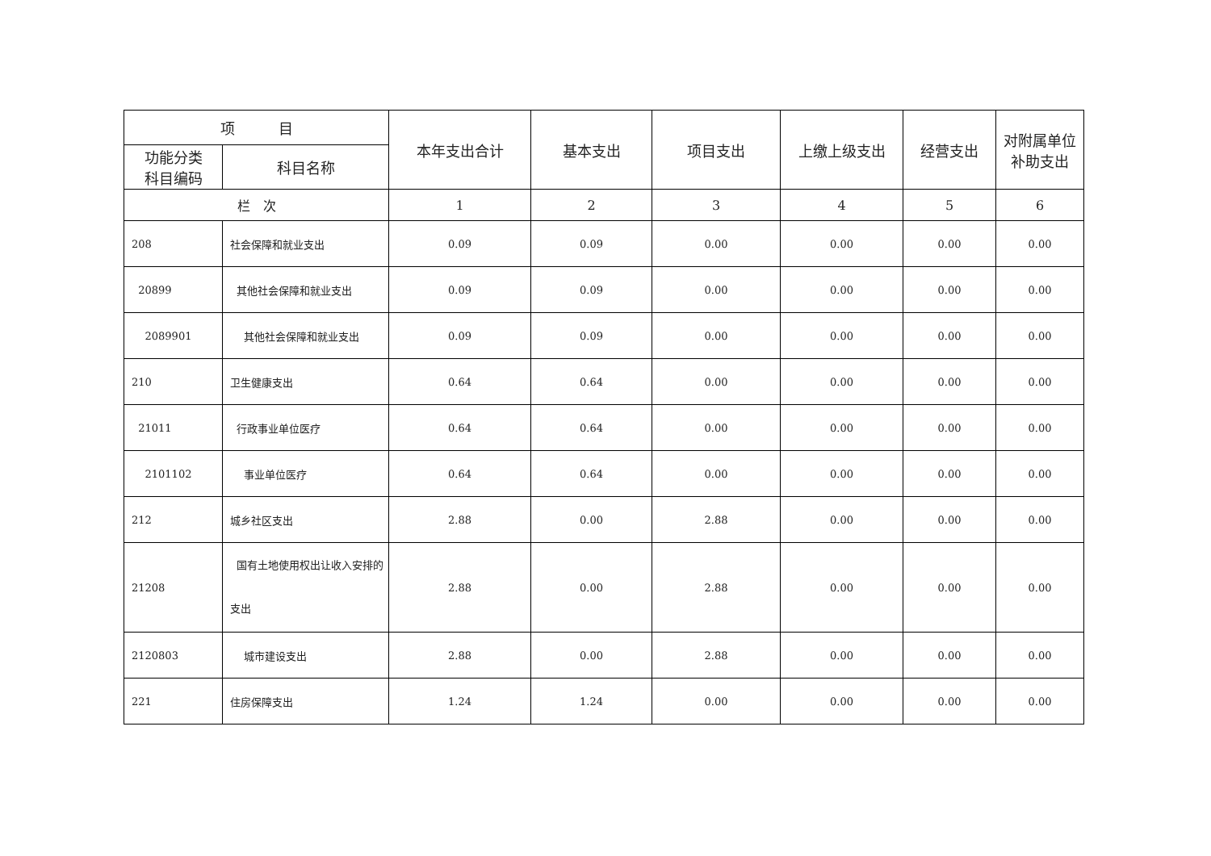| 项 目 | | 本年支出合计 | 基本支出 | 项目支出 | 上缴上级支出 | 经营支出 | 对附属单位 补助支出 |
| --- | --- | --- | --- | --- | --- | --- | --- |
| 功能分类 科目编码 | 科目名称 | | | | | | |
| 栏 次 | | 1 | 2 | 3 | 4 | 5 | 6 |
| 208 | 社会保障和就业支出 | 0.09 | 0.09 | 0.00 | 0.00 | 0.00 | 0.00 |
| 20899 | 其他社会保障和就业支出 | 0.09 | 0.09 | 0.00 | 0.00 | 0.00 | 0.00 |
| 2089901 | 其他社会保障和就业支出 | 0.09 | 0.09 | 0.00 | 0.00 | 0.00 | 0.00 |
| 210 | 卫生健康支出 | 0.64 | 0.64 | 0.00 | 0.00 | 0.00 | 0.00 |
| 21011 | 行政事业单位医疗 | 0.64 | 0.64 | 0.00 | 0.00 | 0.00 | 0.00 |
| 2101102 | 事业单位医疗 | 0.64 | 0.64 | 0.00 | 0.00 | 0.00 | 0.00 |
| 212 | 城乡社区支出 | 2.88 | 0.00 | 2.88 | 0.00 | 0.00 | 0.00 |
| 21208 | 国有土地使用权出让收入安排的支出 | 2.88 | 0.00 | 2.88 | 0.00 | 0.00 | 0.00 |
| 2120803 | 城市建设支出 | 2.88 | 0.00 | 2.88 | 0.00 | 0.00 | 0.00 |
| 221 | 住房保障支出 | 1.24 | 1.24 | 0.00 | 0.00 | 0.00 | 0.00 |